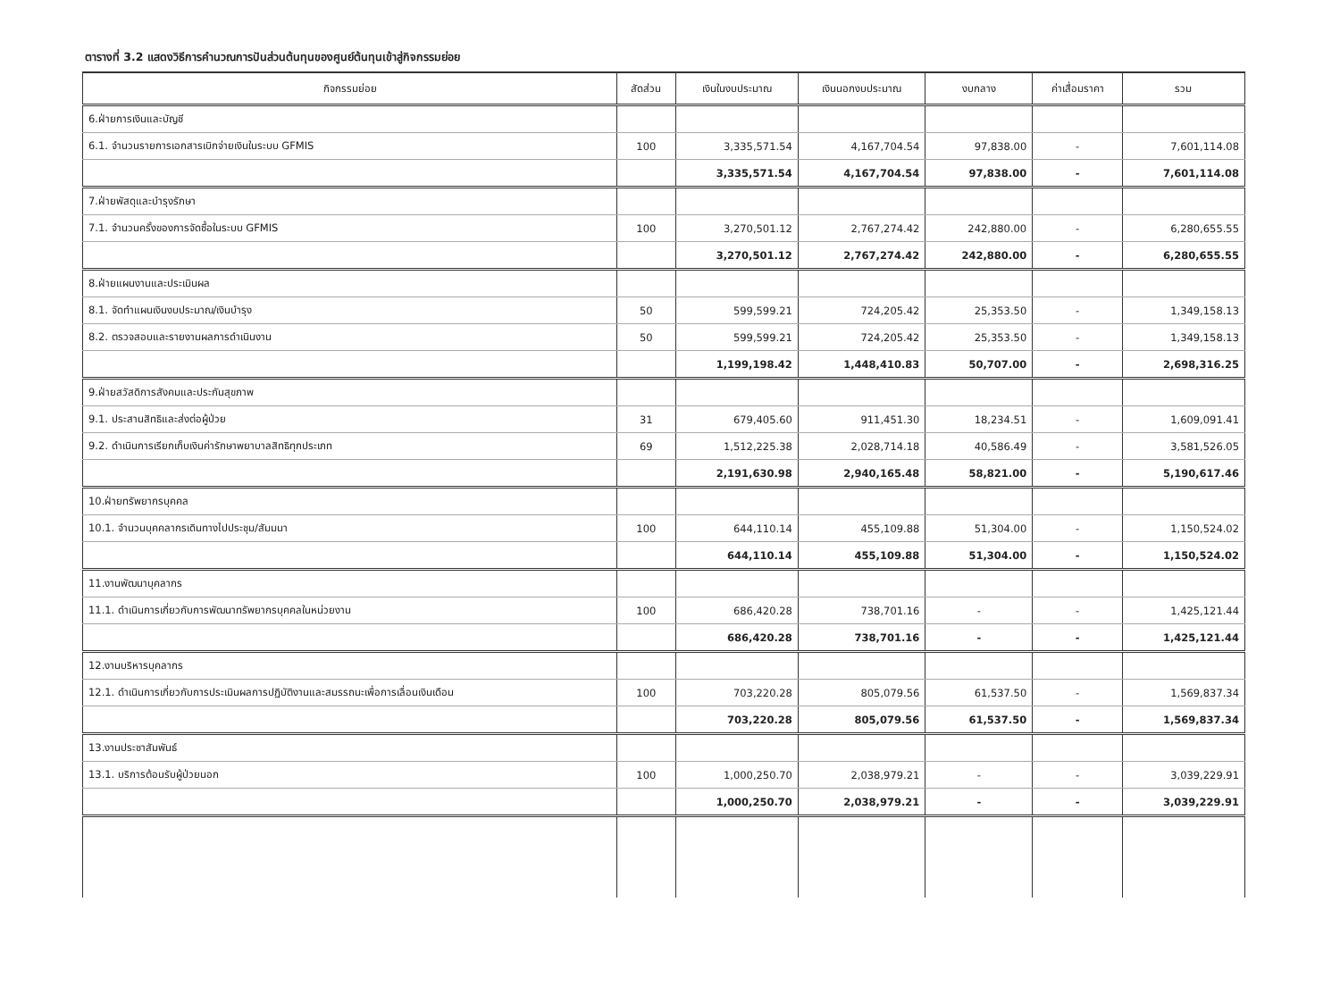ตารางที่ 3.2 แสดงวิธีการคำนวณการปันส่วนต้นทุนของศูนย์ต้นทุนเข้าสู่กิจกรรมย่อย
| กิจกรรมย่อย | สัดส่วน | เงินในงบประมาณ | เงินนอกงบประมาณ | งบกลาง | ค่าเสื่อมราคา | รวม |
| --- | --- | --- | --- | --- | --- | --- |
| 6.ฝ่ายการเงินและบัญชี | | | | | | |
| 6.1. จำนวนรายการเอกสารเบิกจ่ายเงินในระบบ GFMIS | 100 | 3,335,571.54 | 4,167,704.54 | 97,838.00 | - | 7,601,114.08 |
| | | 3,335,571.54 | 4,167,704.54 | 97,838.00 | - | 7,601,114.08 |
| 7.ฝ่ายพัสดุและบำรุงรักษา | | | | | | |
| 7.1. จำนวนครั้งของการจัดซื้อในระบบ GFMIS | 100 | 3,270,501.12 | 2,767,274.42 | 242,880.00 | - | 6,280,655.55 |
| | | 3,270,501.12 | 2,767,274.42 | 242,880.00 | - | 6,280,655.55 |
| 8.ฝ่ายแผนงานและประเมินผล | | | | | | |
| 8.1. จัดทำแผนเงินงบประมาณ/เงินบำรุง | 50 | 599,599.21 | 724,205.42 | 25,353.50 | - | 1,349,158.13 |
| 8.2. ตรวจสอบและรายงานผลการดำเนินงาน | 50 | 599,599.21 | 724,205.42 | 25,353.50 | - | 1,349,158.13 |
| | | 1,199,198.42 | 1,448,410.83 | 50,707.00 | - | 2,698,316.25 |
| 9.ฝ่ายสวัสดิการสังคมและประกันสุขภาพ | | | | | | |
| 9.1. ประสานสิทธิและส่งต่อผู้ป่วย | 31 | 679,405.60 | 911,451.30 | 18,234.51 | - | 1,609,091.41 |
| 9.2. ดำเนินการเรียกเก็บเงินค่ารักษาพยาบาลสิทธิทุกประเภท | 69 | 1,512,225.38 | 2,028,714.18 | 40,586.49 | - | 3,581,526.05 |
| | | 2,191,630.98 | 2,940,165.48 | 58,821.00 | - | 5,190,617.46 |
| 10.ฝ่ายทรัพยากรบุคคล | | | | | | |
| 10.1. จำนวนบุคคลากรเดินทางไปประชุม/สัมมนา | 100 | 644,110.14 | 455,109.88 | 51,304.00 | - | 1,150,524.02 |
| | | 644,110.14 | 455,109.88 | 51,304.00 | - | 1,150,524.02 |
| 11.งานพัฒนาบุคลากร | | | | | | |
| 11.1. ดำเนินการเกี่ยวกับการพัฒนาทรัพยากรบุคคลในหน่วยงาน | 100 | 686,420.28 | 738,701.16 | - | - | 1,425,121.44 |
| | | 686,420.28 | 738,701.16 | - | - | 1,425,121.44 |
| 12.งานบริหารบุคลากร | | | | | | |
| 12.1. ดำเนินการเกี่ยวกับการประเมินผลการปฏิบัติงานและสมรรถนะเพื่อการเลื่อนเงินเดือน | 100 | 703,220.28 | 805,079.56 | 61,537.50 | - | 1,569,837.34 |
| | | 703,220.28 | 805,079.56 | 61,537.50 | - | 1,569,837.34 |
| 13.งานประชาสัมพันธ์ | | | | | | |
| 13.1. บริการต้อนรับผู้ป่วยนอก | 100 | 1,000,250.70 | 2,038,979.21 | - | - | 3,039,229.91 |
| | | 1,000,250.70 | 2,038,979.21 | - | - | 3,039,229.91 |